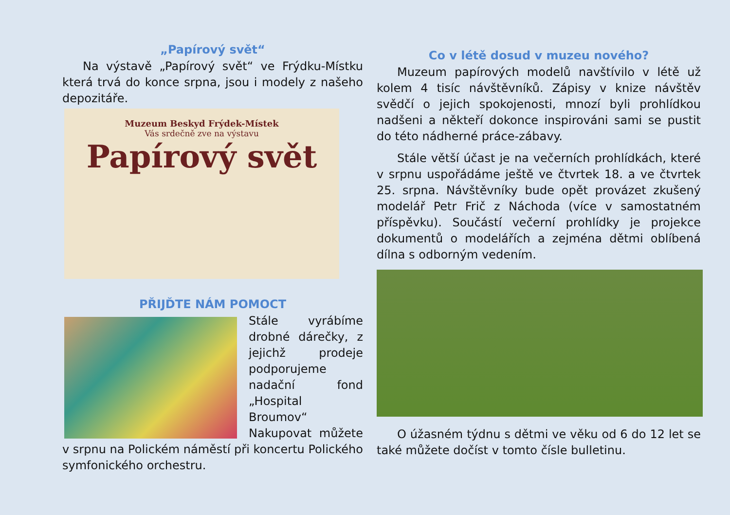„Papírový svět“
Na výstavě „Papírový svět“ ve Frýdku-Místku která trvá do konce srpna, jsou i modely z našeho depozitáře.
Muzeum Beskyd Frýdek-Místek
Vás srdečně zve na výstavu
Papírový svět
PŘIJĎTE NÁM POMOCT
Stále vyrábíme drobné dárečky, z jejichž prodeje podporujeme nadační fond „Hospital Broumov“ Nakupovat můžete v srpnu na Polickém náměstí při koncertu Polického symfonického orchestru.
Co v létě dosud v muzeu nového?
Muzeum papírových modelů navštívilo v létě už kolem 4 tisíc návštěvníků. Zápisy v knize návštěv svědčí o jejich spokojenosti, mnozí byli prohlídkou nadšeni a někteří dokonce inspirováni sami se pustit do této nádherné práce-zábavy.
Stále větší účast je na večerních prohlídkách, které v srpnu uspořádáme ještě ve čtvrtek 18. a ve čtvrtek 25. srpna. Návštěvníky bude opět provázet zkušený modelář Petr Frič z Náchoda (více v samostatném příspěvku). Součástí večerní prohlídky je projekce dokumentů o modelářích a zejména dětmi oblíbená dílna s odborným vedením.
O úžasném týdnu s dětmi ve věku od 6 do 12 let se také můžete dočíst v tomto čísle bulletinu.